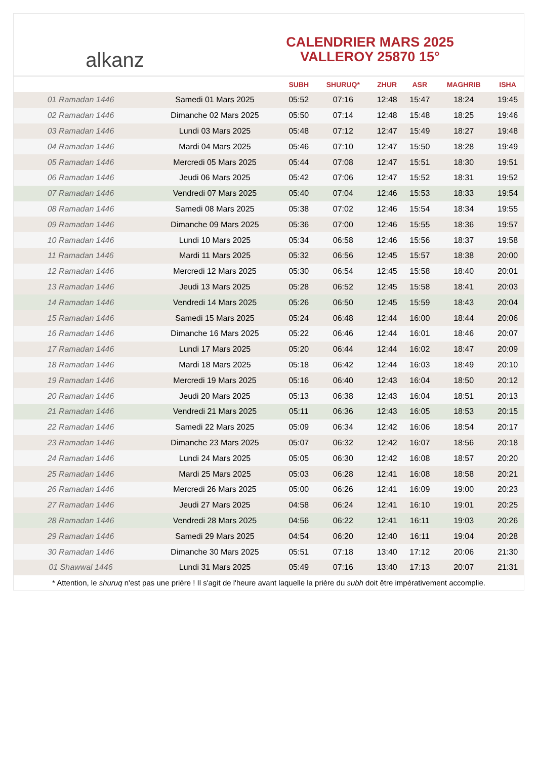﻿alkanz
CALENDRIER MARS 2025
VALLEROY 25870 15°
| | | SUBH | SHURUQ* | ZHUR | ASR | MAGHRIB | ISHA |
| --- | --- | --- | --- | --- | --- | --- | --- |
| 01 Ramadan 1446 | Samedi 01 Mars 2025 | 05:52 | 07:16 | 12:48 | 15:47 | 18:24 | 19:45 |
| 02 Ramadan 1446 | Dimanche 02 Mars 2025 | 05:50 | 07:14 | 12:48 | 15:48 | 18:25 | 19:46 |
| 03 Ramadan 1446 | Lundi 03 Mars 2025 | 05:48 | 07:12 | 12:47 | 15:49 | 18:27 | 19:48 |
| 04 Ramadan 1446 | Mardi 04 Mars 2025 | 05:46 | 07:10 | 12:47 | 15:50 | 18:28 | 19:49 |
| 05 Ramadan 1446 | Mercredi 05 Mars 2025 | 05:44 | 07:08 | 12:47 | 15:51 | 18:30 | 19:51 |
| 06 Ramadan 1446 | Jeudi 06 Mars 2025 | 05:42 | 07:06 | 12:47 | 15:52 | 18:31 | 19:52 |
| 07 Ramadan 1446 | Vendredi 07 Mars 2025 | 05:40 | 07:04 | 12:46 | 15:53 | 18:33 | 19:54 |
| 08 Ramadan 1446 | Samedi 08 Mars 2025 | 05:38 | 07:02 | 12:46 | 15:54 | 18:34 | 19:55 |
| 09 Ramadan 1446 | Dimanche 09 Mars 2025 | 05:36 | 07:00 | 12:46 | 15:55 | 18:36 | 19:57 |
| 10 Ramadan 1446 | Lundi 10 Mars 2025 | 05:34 | 06:58 | 12:46 | 15:56 | 18:37 | 19:58 |
| 11 Ramadan 1446 | Mardi 11 Mars 2025 | 05:32 | 06:56 | 12:45 | 15:57 | 18:38 | 20:00 |
| 12 Ramadan 1446 | Mercredi 12 Mars 2025 | 05:30 | 06:54 | 12:45 | 15:58 | 18:40 | 20:01 |
| 13 Ramadan 1446 | Jeudi 13 Mars 2025 | 05:28 | 06:52 | 12:45 | 15:58 | 18:41 | 20:03 |
| 14 Ramadan 1446 | Vendredi 14 Mars 2025 | 05:26 | 06:50 | 12:45 | 15:59 | 18:43 | 20:04 |
| 15 Ramadan 1446 | Samedi 15 Mars 2025 | 05:24 | 06:48 | 12:44 | 16:00 | 18:44 | 20:06 |
| 16 Ramadan 1446 | Dimanche 16 Mars 2025 | 05:22 | 06:46 | 12:44 | 16:01 | 18:46 | 20:07 |
| 17 Ramadan 1446 | Lundi 17 Mars 2025 | 05:20 | 06:44 | 12:44 | 16:02 | 18:47 | 20:09 |
| 18 Ramadan 1446 | Mardi 18 Mars 2025 | 05:18 | 06:42 | 12:44 | 16:03 | 18:49 | 20:10 |
| 19 Ramadan 1446 | Mercredi 19 Mars 2025 | 05:16 | 06:40 | 12:43 | 16:04 | 18:50 | 20:12 |
| 20 Ramadan 1446 | Jeudi 20 Mars 2025 | 05:13 | 06:38 | 12:43 | 16:04 | 18:51 | 20:13 |
| 21 Ramadan 1446 | Vendredi 21 Mars 2025 | 05:11 | 06:36 | 12:43 | 16:05 | 18:53 | 20:15 |
| 22 Ramadan 1446 | Samedi 22 Mars 2025 | 05:09 | 06:34 | 12:42 | 16:06 | 18:54 | 20:17 |
| 23 Ramadan 1446 | Dimanche 23 Mars 2025 | 05:07 | 06:32 | 12:42 | 16:07 | 18:56 | 20:18 |
| 24 Ramadan 1446 | Lundi 24 Mars 2025 | 05:05 | 06:30 | 12:42 | 16:08 | 18:57 | 20:20 |
| 25 Ramadan 1446 | Mardi 25 Mars 2025 | 05:03 | 06:28 | 12:41 | 16:08 | 18:58 | 20:21 |
| 26 Ramadan 1446 | Mercredi 26 Mars 2025 | 05:00 | 06:26 | 12:41 | 16:09 | 19:00 | 20:23 |
| 27 Ramadan 1446 | Jeudi 27 Mars 2025 | 04:58 | 06:24 | 12:41 | 16:10 | 19:01 | 20:25 |
| 28 Ramadan 1446 | Vendredi 28 Mars 2025 | 04:56 | 06:22 | 12:41 | 16:11 | 19:03 | 20:26 |
| 29 Ramadan 1446 | Samedi 29 Mars 2025 | 04:54 | 06:20 | 12:40 | 16:11 | 19:04 | 20:28 |
| 30 Ramadan 1446 | Dimanche 30 Mars 2025 | 05:51 | 07:18 | 13:40 | 17:12 | 20:06 | 21:30 |
| 01 Shawwal 1446 | Lundi 31 Mars 2025 | 05:49 | 07:16 | 13:40 | 17:13 | 20:07 | 21:31 |
* Attention, le shuruq n'est pas une prière ! Il s'agit de l'heure avant laquelle la prière du subh doit être impérativement accomplie.